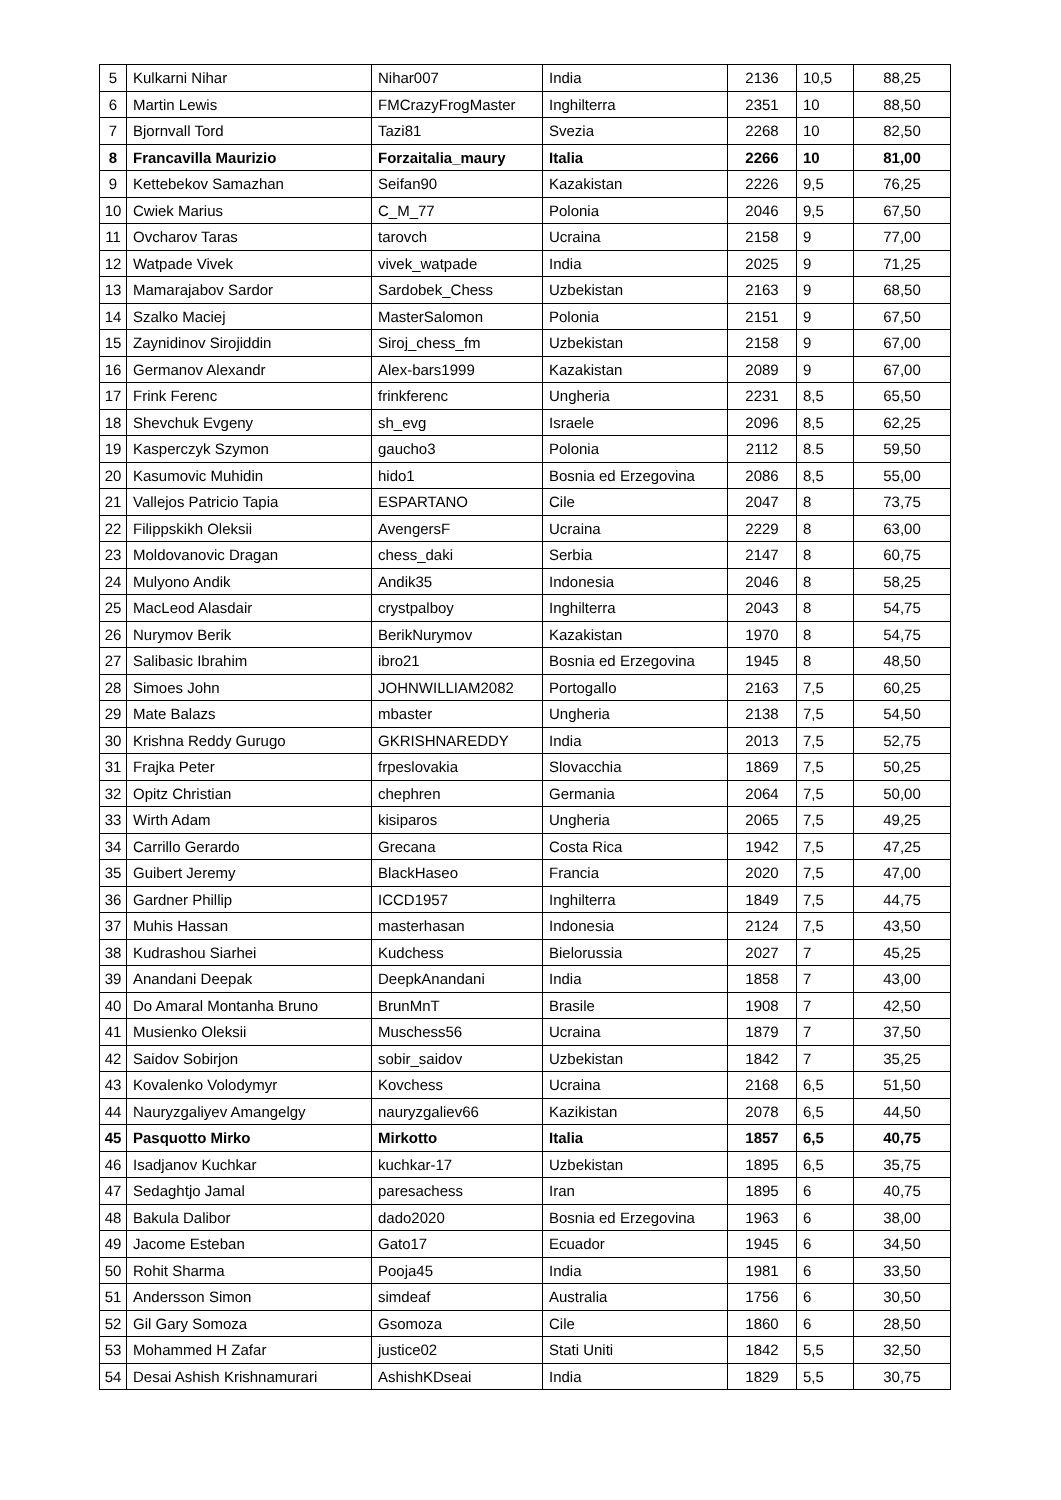| 5 | Kulkarni Nihar | Nihar007 | India | 2136 | 10,5 | 88,25 |
| 6 | Martin Lewis | FMCrazyFrogMaster | Inghilterra | 2351 | 10 | 88,50 |
| 7 | Bjornvall Tord | Tazi81 | Svezia | 2268 | 10 | 82,50 |
| 8 | Francavilla Maurizio | Forzaitalia_maury | Italia | 2266 | 10 | 81,00 |
| 9 | Kettebekov Samazhan | Seifan90 | Kazakistan | 2226 | 9,5 | 76,25 |
| 10 | Cwiek Marius | C_M_77 | Polonia | 2046 | 9,5 | 67,50 |
| 11 | Ovcharov Taras | tarovch | Ucraina | 2158 | 9 | 77,00 |
| 12 | Watpade Vivek | vivek_watpade | India | 2025 | 9 | 71,25 |
| 13 | Mamarajabov Sardor | Sardobek_Chess | Uzbekistan | 2163 | 9 | 68,50 |
| 14 | Szalko Maciej | MasterSalomon | Polonia | 2151 | 9 | 67,50 |
| 15 | Zaynidinov Sirojiddin | Siroj_chess_fm | Uzbekistan | 2158 | 9 | 67,00 |
| 16 | Germanov Alexandr | Alex-bars1999 | Kazakistan | 2089 | 9 | 67,00 |
| 17 | Frink Ferenc | frinkferenc | Ungheria | 2231 | 8,5 | 65,50 |
| 18 | Shevchuk Evgeny | sh_evg | Israele | 2096 | 8,5 | 62,25 |
| 19 | Kasperczyk Szymon | gaucho3 | Polonia | 2112 | 8.5 | 59,50 |
| 20 | Kasumovic Muhidin | hido1 | Bosnia ed Erzegovina | 2086 | 8,5 | 55,00 |
| 21 | Vallejos Patricio Tapia | ESPARTANO | Cile | 2047 | 8 | 73,75 |
| 22 | Filippskikh Oleksii | AvengersF | Ucraina | 2229 | 8 | 63,00 |
| 23 | Moldovanovic Dragan | chess_daki | Serbia | 2147 | 8 | 60,75 |
| 24 | Mulyono Andik | Andik35 | Indonesia | 2046 | 8 | 58,25 |
| 25 | MacLeod Alasdair | crystpalboy | Inghilterra | 2043 | 8 | 54,75 |
| 26 | Nurymov Berik | BerikNurymov | Kazakistan | 1970 | 8 | 54,75 |
| 27 | Salibasic Ibrahim | ibro21 | Bosnia ed Erzegovina | 1945 | 8 | 48,50 |
| 28 | Simoes John | JOHNWILLIAM2082 | Portogallo | 2163 | 7,5 | 60,25 |
| 29 | Mate Balazs | mbaster | Ungheria | 2138 | 7,5 | 54,50 |
| 30 | Krishna Reddy Gurugo | GKRISHNAREDDY | India | 2013 | 7,5 | 52,75 |
| 31 | Frajka Peter | frpeslovakia | Slovacchia | 1869 | 7,5 | 50,25 |
| 32 | Opitz Christian | chephren | Germania | 2064 | 7,5 | 50,00 |
| 33 | Wirth Adam | kisiparos | Ungheria | 2065 | 7,5 | 49,25 |
| 34 | Carrillo Gerardo | Grecana | Costa Rica | 1942 | 7,5 | 47,25 |
| 35 | Guibert Jeremy | BlackHaseo | Francia | 2020 | 7,5 | 47,00 |
| 36 | Gardner Phillip | ICCD1957 | Inghilterra | 1849 | 7,5 | 44,75 |
| 37 | Muhis Hassan | masterhasan | Indonesia | 2124 | 7,5 | 43,50 |
| 38 | Kudrashou Siarhei | Kudchess | Bielorussia | 2027 | 7 | 45,25 |
| 39 | Anandani Deepak | DeepkAnandani | India | 1858 | 7 | 43,00 |
| 40 | Do Amaral Montanha Bruno | BrunMnT | Brasile | 1908 | 7 | 42,50 |
| 41 | Musienko Oleksii | Muschess56 | Ucraina | 1879 | 7 | 37,50 |
| 42 | Saidov Sobirjon | sobir_saidov | Uzbekistan | 1842 | 7 | 35,25 |
| 43 | Kovalenko Volodymyr | Kovchess | Ucraina | 2168 | 6,5 | 51,50 |
| 44 | Nauryzgaliyev Amangelgy | nauryzgaliev66 | Kazikistan | 2078 | 6,5 | 44,50 |
| 45 | Pasquotto Mirko | Mirkotto | Italia | 1857 | 6,5 | 40,75 |
| 46 | Isadjanov Kuchkar | kuchkar-17 | Uzbekistan | 1895 | 6,5 | 35,75 |
| 47 | Sedaghtjo Jamal | paresachess | Iran | 1895 | 6 | 40,75 |
| 48 | Bakula Dalibor | dado2020 | Bosnia ed Erzegovina | 1963 | 6 | 38,00 |
| 49 | Jacome Esteban | Gato17 | Ecuador | 1945 | 6 | 34,50 |
| 50 | Rohit Sharma | Pooja45 | India | 1981 | 6 | 33,50 |
| 51 | Andersson Simon | simdeaf | Australia | 1756 | 6 | 30,50 |
| 52 | Gil Gary Somoza | Gsomoza | Cile | 1860 | 6 | 28,50 |
| 53 | Mohammed H Zafar | justice02 | Stati Uniti | 1842 | 5,5 | 32,50 |
| 54 | Desai Ashish Krishnamurari | AshishKDseai | India | 1829 | 5,5 | 30,75 |